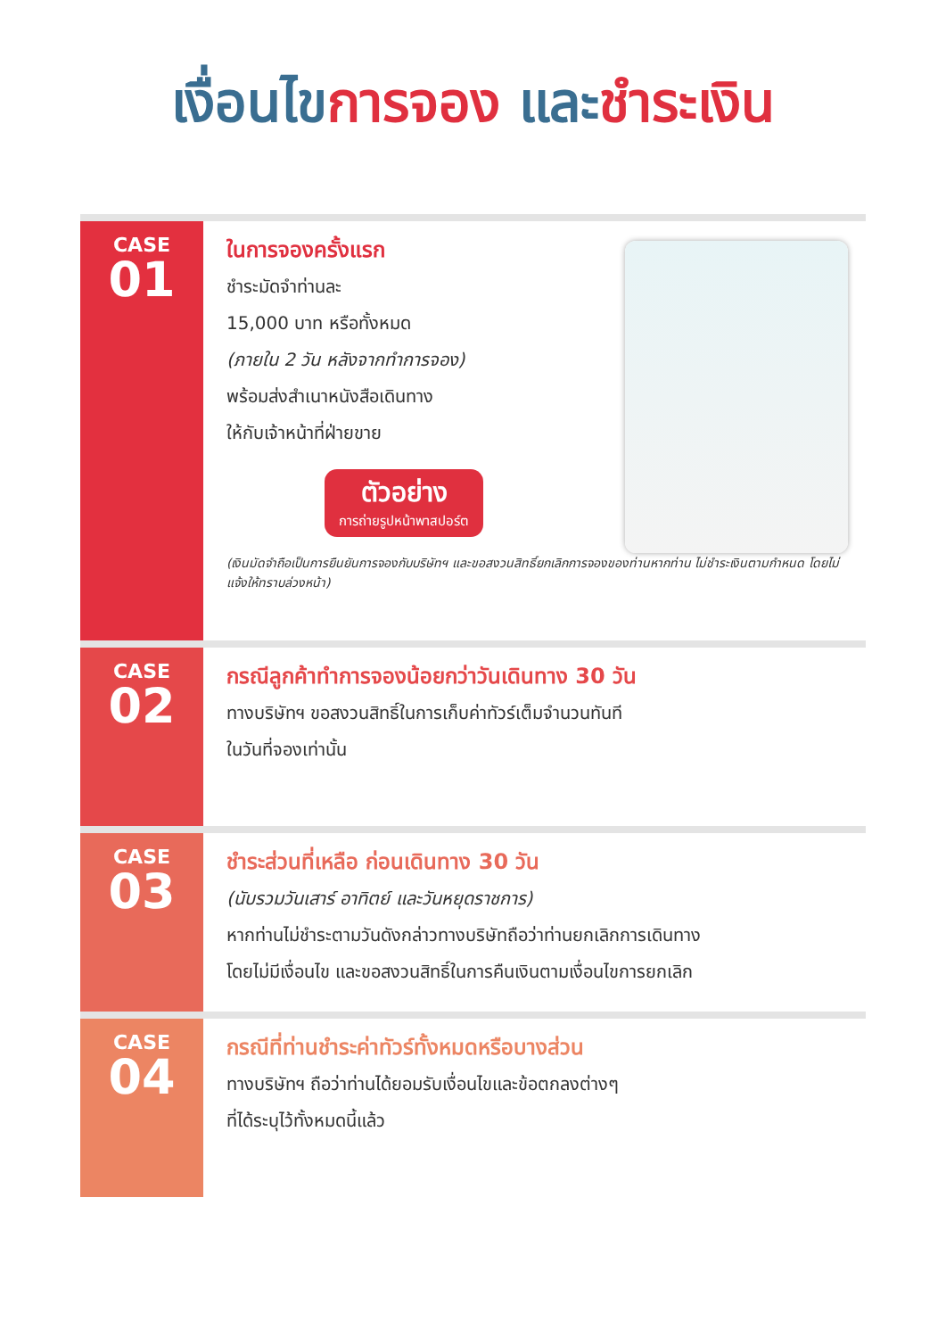เงื่อนไข การจอง และ ชำระเงิน
CASE
01
ในการจองครั้งแรก
ชำระมัดจำท่านละ
15,000 บาท หรือทั้งหมด
(ภายใน 2 วัน หลังจากทำการจอง)
พร้อมส่งสำเนาหนังสือเดินทาง
ให้กับเจ้าหน้าที่ฝ่ายขาย
ตัวอย่าง
การถ่ายรูปหน้าพาสปอร์ต
(เงินมัดจำถือเป็นการยืนยันการจองกับบริษัทฯ และขอสงวนสิทธิ์ยกเลิกการจองของท่านหากท่าน ไม่ชำระเงินตามกำหนด โดยไม่แจ้งให้ทราบล่วงหน้า)
CASE
02
กรณีลูกค้าทำการจองน้อยกว่าวันเดินทาง 30 วัน
ทางบริษัทฯ ขอสงวนสิทธิ์ในการเก็บค่าทัวร์เต็มจำนวนทันที
ในวันที่จองเท่านั้น
CASE
03
ชำระส่วนที่เหลือ ก่อนเดินทาง 30 วัน
(นับรวมวันเสาร์ อาทิตย์ และวันหยุดราชการ)
หากท่านไม่ชำระตามวันดังกล่าวทางบริษัทถือว่าท่านยกเลิกการเดินทาง
โดยไม่มีเงื่อนไข และขอสงวนสิทธิ์ในการคืนเงินตามเงื่อนไขการยกเลิก
CASE
04
กรณีที่ท่านชำระค่าทัวร์ทั้งหมดหรือบางส่วน
ทางบริษัทฯ ถือว่าท่านได้ยอมรับเงื่อนไขและข้อตกลงต่างๆ
ที่ได้ระบุไว้ทั้งหมดนี้แล้ว